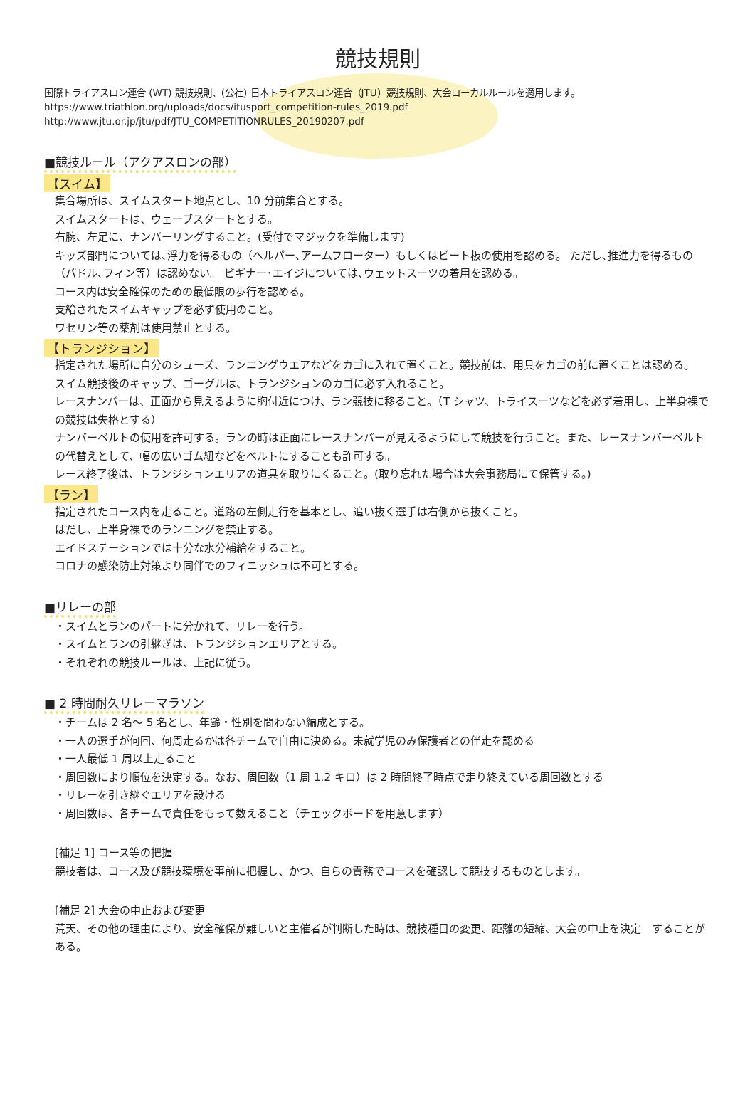競技規則
国際トライアスロン連合 (WT) 競技規則、(公社) 日本トライアスロン連合（JTU）競技規則、大会ローカルルールを適用します。
https://www.triathlon.org/uploads/docs/itusport_competition-rules_2019.pdf
http://www.jtu.or.jp/jtu/pdf/JTU_COMPETITIONRULES_20190207.pdf
■競技ルール（アクアスロンの部）
【スイム】
集合場所は、スイムスタート地点とし、10 分前集合とする。
スイムスタートは、ウェーブスタートとする。
右腕、左足に、ナンバーリングすること。(受付でマジックを準備します)
キッズ部門については､浮力を得るもの（ヘルパー､アームフローター）もしくはビート板の使用を認める。 ただし､推進力を得るもの（パドル､フィン等）は認めない。 ビギナー･エイジについては､ウェットスーツの着用を認める。
コース内は安全確保のための最低限の歩行を認める。
支給されたスイムキャップを必ず使用のこと。
ワセリン等の薬剤は使用禁止とする。
【トランジション】
指定された場所に自分のシューズ、ランニングウエアなどをカゴに入れて置くこと。競技前は、用具をカゴの前に置くことは認める。
スイム競技後のキャップ、ゴーグルは、トランジションのカゴに必ず入れること。
レースナンバーは、正面から見えるように胸付近につけ、ラン競技に移ること。（T シャツ、トライスーツなどを必ず着用し、上半身裸での競技は失格とする）
ナンバーベルトの使用を許可する。ランの時は正面にレースナンバーが見えるようにして競技を行うこと。また、レースナンバーベルトの代替えとして、幅の広いゴム紐などをベルトにすることも許可する。
レース終了後は、トランジションエリアの道具を取りにくること。(取り忘れた場合は大会事務局にて保管する。)
【ラン】
指定されたコース内を走ること。道路の左側走行を基本とし、追い抜く選手は右側から抜くこと。
はだし、上半身裸でのランニングを禁止する。
エイドステーションでは十分な水分補給をすること。
コロナの感染防止対策より同伴でのフィニッシュは不可とする。
■リレーの部
・スイムとランのパートに分かれて、リレーを行う。
・スイムとランの引継ぎは、トランジションエリアとする。
・それぞれの競技ルールは、上記に従う。
■ 2 時間耐久リレーマラソン
・チームは 2 名～ 5 名とし、年齢・性別を問わない編成とする。
・一人の選手が何回、何周走るかは各チームで自由に決める。未就学児のみ保護者との伴走を認める
・一人最低 1 周以上走ること
・周回数により順位を決定する。なお、周回数（1 周 1.2 キロ）は 2 時間終了時点で走り終えている周回数とする
・リレーを引き継ぐエリアを設ける
・周回数は、各チームで責任をもって数えること（チェックボードを用意します）
[補足 1] コース等の把握
競技者は、コース及び競技環境を事前に把握し、かつ、自らの責務でコースを確認して競技するものとします。
[補足 2] 大会の中止および変更
荒天、その他の理由により、安全確保が難しいと主催者が判断した時は、競技種目の変更、距離の短縮、大会の中止を決定　することがある。